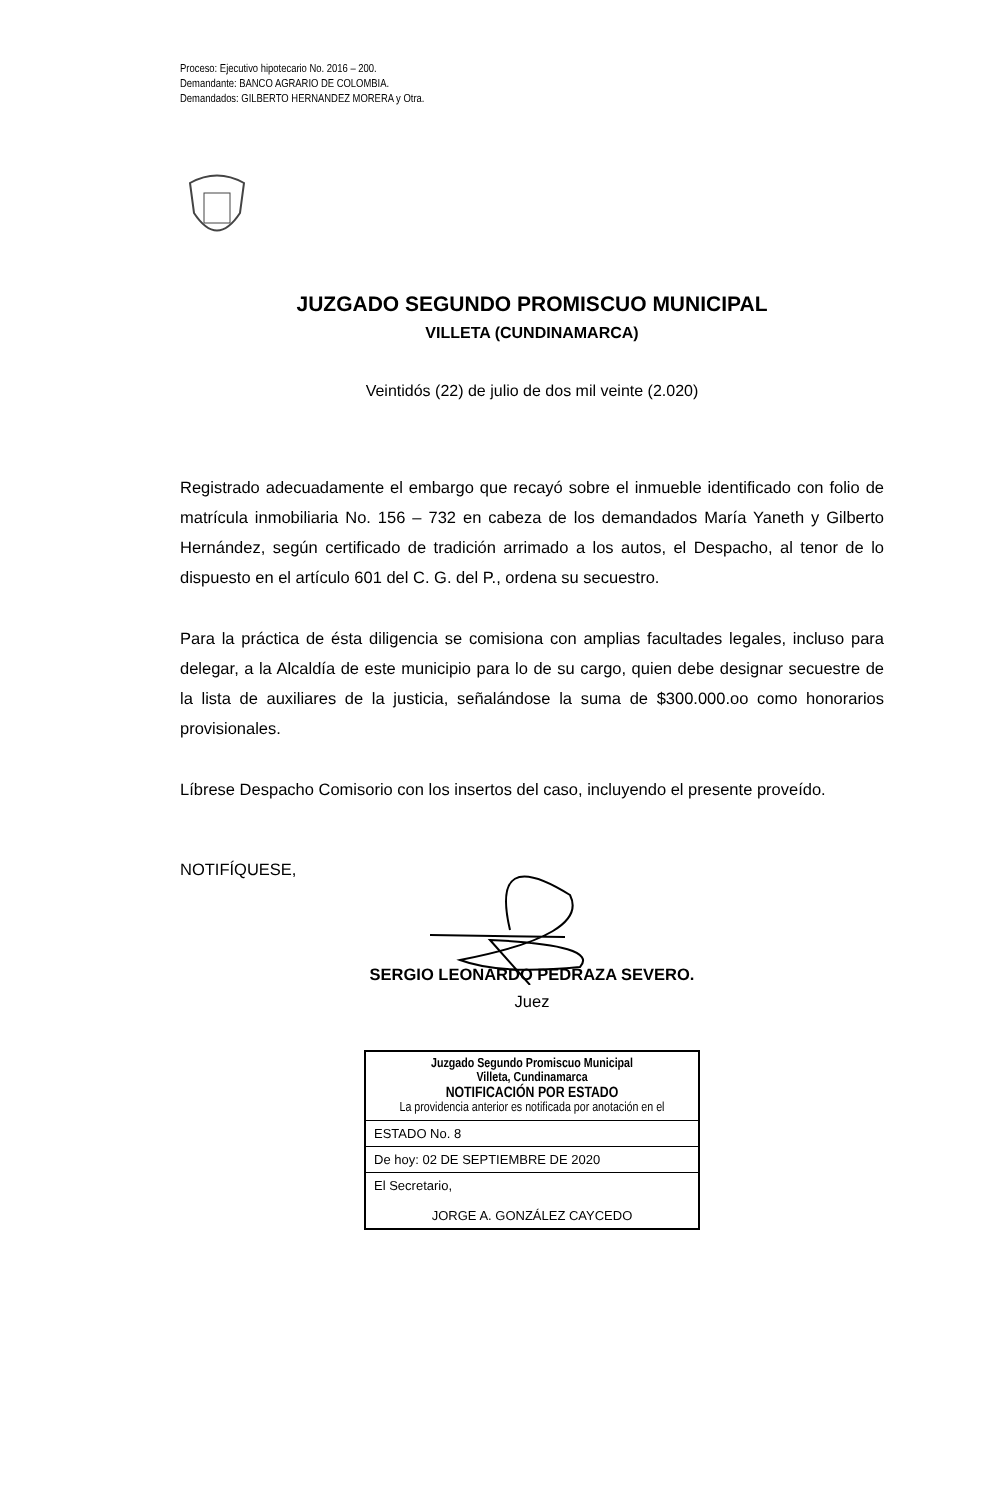Proceso: Ejecutivo hipotecario No. 2016 – 200.
Demandante: BANCO AGRARIO DE COLOMBIA.
Demandados: GILBERTO HERNANDEZ MORERA y Otra.
JUZGADO SEGUNDO PROMISCUO MUNICIPAL
VILLETA (CUNDINAMARCA)
Veintidós (22) de julio de dos mil veinte (2.020)
Registrado adecuadamente el embargo que recayó sobre el inmueble identificado con folio de matrícula inmobiliaria No. 156 – 732 en cabeza de los demandados María Yaneth y Gilberto Hernández, según certificado de tradición arrimado a los autos, el Despacho, al tenor de lo dispuesto en el artículo 601 del C. G. del P., ordena su secuestro.
Para la práctica de ésta diligencia se comisiona con amplias facultades legales, incluso para delegar, a la Alcaldía de este municipio para lo de su cargo, quien debe designar secuestre de la lista de auxiliares de la justicia, señalándose la suma de $300.000.oo como honorarios provisionales.
Líbrese Despacho Comisorio con los insertos del caso, incluyendo el presente proveído.
NOTIFÍQUESE,
SERGIO LEONARDO PEDRAZA SEVERO.
Juez
| Juzgado Segundo Promiscuo Municipal Villeta, Cundinamarca NOTIFICACIÓN POR ESTADO La providencia anterior es notificada por anotación en el |
| ESTADO No. 8 |
| De hoy: 02 DE SEPTIEMBRE DE 2020 |
| El Secretario, JORGE A. GONZÁLEZ CAYCEDO |